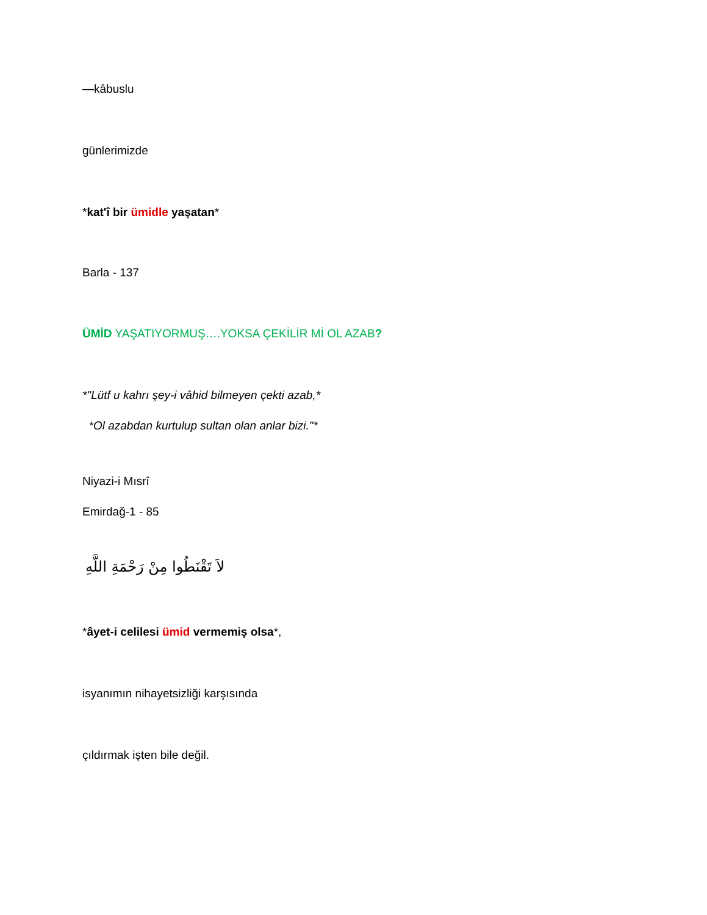—kâbuslu
günlerimizde
*kat'î bir ümidle yaşatan*
Barla - 137
ÜMİD YAŞATIYORMUŞ….YOKSA ÇEKİLİR Mİ OL AZAB?
*"Lütf u kahrı şey-i vâhid bilmeyen çekti azab,*
*Ol azabdan kurtulup sultan olan anlar bizi."*
Niyazi-i Mısrî
Emirdağ-1 - 85
لاَ تَقْنَطُوا مِنْ رَحْمَةِ اللَّهِ
*âyet-i celilesi ümid vermemiş olsa*,
isyanımın nihayetsizliği karşısında
çıldırmak işten bile değil.